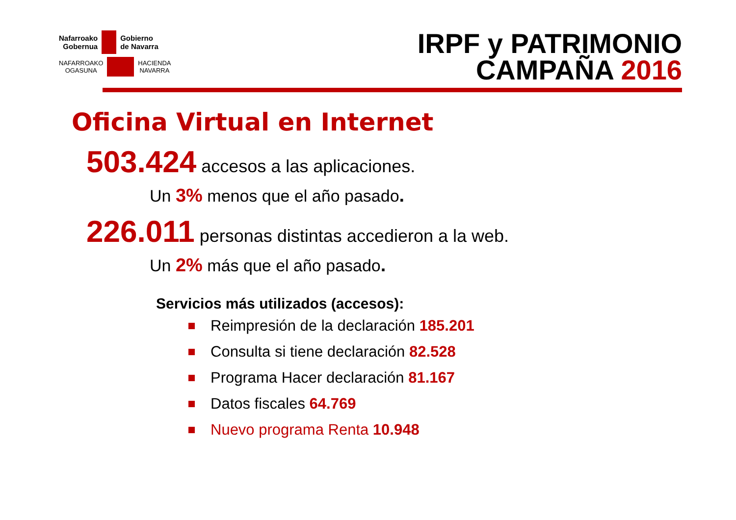Nafarroako
Gobernua
Gobierno
de Navarra
NAFARROAKO
OGASUNA
HACIENDA
NAVARRA
IRPF y PATRIMONIO
CAMPAÑA 2016
Oficina Virtual en Internet
503.424 accesos a las aplicaciones.
Un 3% menos que el año pasado.
226.011 personas distintas accedieron a la web.
Un 2% más que el año pasado.
Servicios más utilizados (accesos):
Reimpresión de la declaración 185.201
Consulta si tiene declaración 82.528
Programa Hacer declaración 81.167
Datos fiscales 64.769
Nuevo programa Renta 10.948